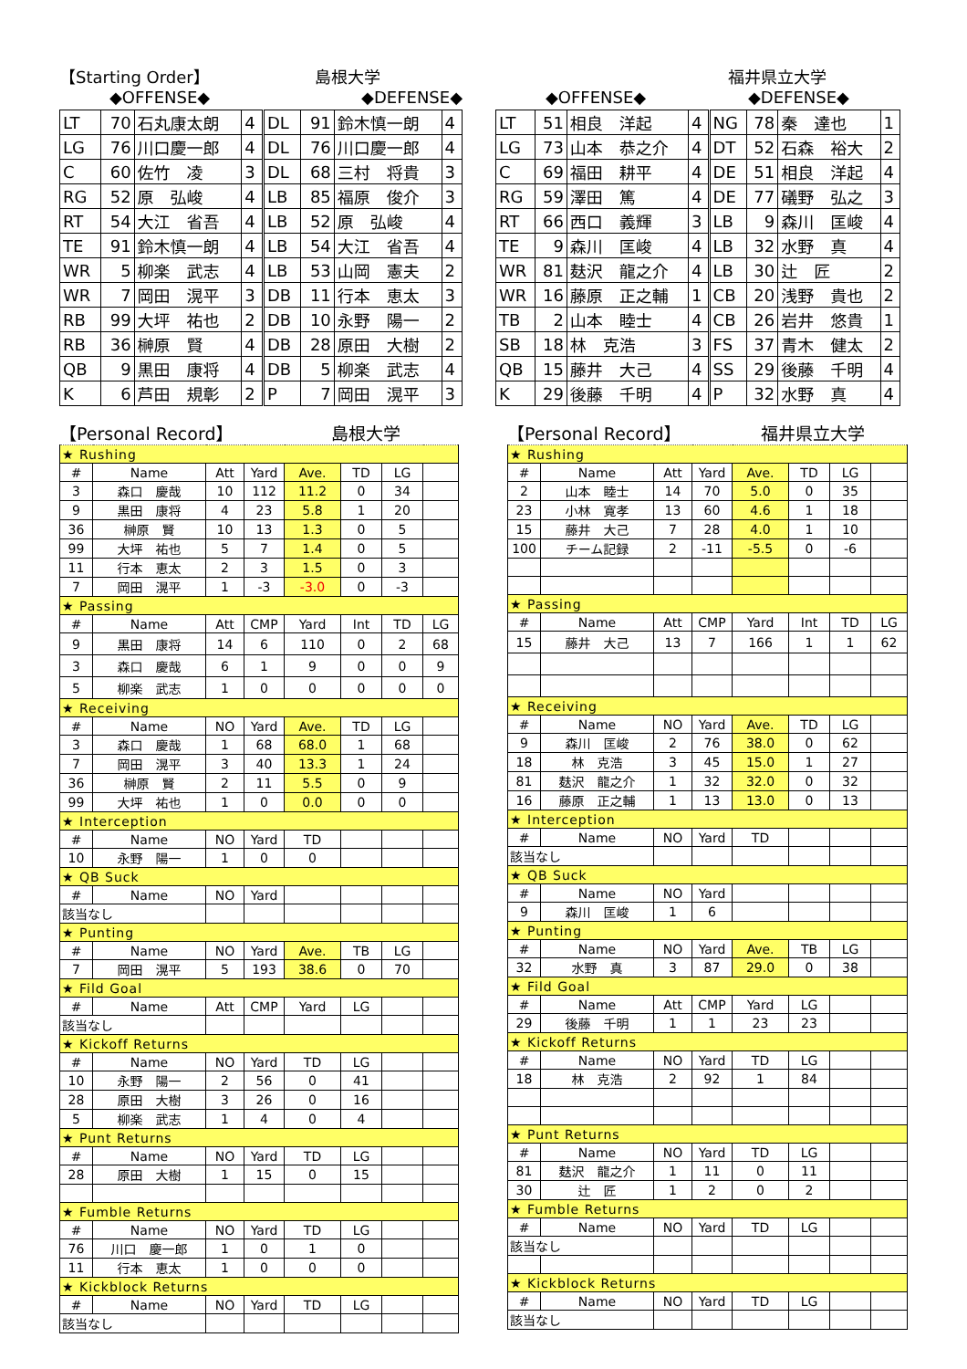【Starting Order】 島根大学
◆OFFENSE◆ ◆DEFENSE◆
| LT | 70 | 石丸康太朗 | 4 | DL | 91 | 鈴木慎一朗 | 4 |
| LG | 76 | 川口慶一郎 | 4 | DL | 76 | 川口慶一郎 | 4 |
| C | 60 | 佐竹 凌 | 3 | DL | 68 | 三村 将貴 | 3 |
| RG | 52 | 原 弘峻 | 4 | LB | 85 | 福原 俊介 | 3 |
| RT | 54 | 大江 省吾 | 4 | LB | 52 | 原 弘峻 | 4 |
| TE | 91 | 鈴木慎一朗 | 4 | LB | 54 | 大江 省吾 | 4 |
| WR | 5 | 柳楽 武志 | 4 | LB | 53 | 山岡 憲夫 | 2 |
| WR | 7 | 岡田 滉平 | 3 | DB | 11 | 行本 恵太 | 3 |
| RB | 99 | 大坪 祐也 | 2 | DB | 10 | 永野 陽一 | 2 |
| RB | 36 | 榊原 賢 | 4 | DB | 28 | 原田 大樹 | 2 |
| QB | 9 | 黒田 康将 | 4 | DB | 5 | 柳楽 武志 | 4 |
| K | 6 | 芦田 規彰 | 2 | P | 7 | 岡田 滉平 | 3 |
福井県立大学
◆OFFENSE◆ ◆DEFENSE◆
| LT | 51 | 相良 洋起 | 4 | NG | 78 | 秦 達也 | 1 |
| LG | 73 | 山本 恭之介 | 4 | DT | 52 | 石森 裕大 | 2 |
| C | 69 | 福田 耕平 | 4 | DE | 51 | 相良 洋起 | 4 |
| RG | 59 | 澤田 篤 | 4 | DE | 77 | 礒野 弘之 | 3 |
| RT | 66 | 西口 義輝 | 3 | LB | 9 | 森川 匡峻 | 4 |
| TE | 9 | 森川 匡峻 | 4 | LB | 32 | 水野 真 | 4 |
| WR | 81 | 麸沢 龍之介 | 4 | LB | 30 | 辻 匠 | 2 |
| WR | 16 | 藤原 正之輔 | 1 | CB | 20 | 浅野 貴也 | 2 |
| TB | 2 | 山本 睦士 | 4 | CB | 26 | 岩井 悠貴 | 1 |
| SB | 18 | 林 克浩 | 3 | FS | 37 | 青木 健太 | 2 |
| QB | 15 | 藤井 大己 | 4 | SS | 29 | 後藤 千明 | 4 |
| K | 29 | 後藤 千明 | 4 | P | 32 | 水野 真 | 4 |
【Personal Record】 島根大学
| ★ Rushing | | | | | | | |
| # | Name | Att | Yard | Ave. | TD | LG | |
| 3 | 森口 慶哉 | 10 | 112 | 11.2 | 0 | 34 | |
| 9 | 黒田 康将 | 4 | 23 | 5.8 | 1 | 20 | |
| 36 | 榊原 賢 | 10 | 13 | 1.3 | 0 | 5 | |
| 99 | 大坪 祐也 | 5 | 7 | 1.4 | 0 | 5 | |
| 11 | 行本 恵太 | 2 | 3 | 1.5 | 0 | 3 | |
| 7 | 岡田 滉平 | 1 | -3 | -3.0 | 0 | -3 | |
| ★ Passing | | | | | | | |
| # | Name | Att | CMP | Yard | Int | TD | LG |
| 9 | 黒田 康将 | 14 | 6 | 110 | 0 | 2 | 68 |
| 3 | 森口 慶哉 | 6 | 1 | 9 | 0 | 0 | 9 |
| 5 | 柳楽 武志 | 1 | 0 | 0 | 0 | 0 | 0 |
| ★ Receiving | | | | | | | |
| # | Name | NO | Yard | Ave. | TD | LG | |
| 3 | 森口 慶哉 | 1 | 68 | 68.0 | 1 | 68 | |
| 7 | 岡田 滉平 | 3 | 40 | 13.3 | 1 | 24 | |
| 36 | 榊原 賢 | 2 | 11 | 5.5 | 0 | 9 | |
| 99 | 大坪 祐也 | 1 | 0 | 0.0 | 0 | 0 | |
| ★ Interception | | | | | | | |
| # | Name | NO | Yard | TD | | | |
| 10 | 永野 陽一 | 1 | 0 | 0 | | | |
| ★ QB Suck | | | | | | | |
| # | Name | NO | Yard | | | | |
| 該当なし | | | | | | | |
| ★ Punting | | | | | | | |
| # | Name | NO | Yard | Ave. | TB | LG | |
| 7 | 岡田 滉平 | 5 | 193 | 38.6 | 0 | 70 | |
| ★ Fild Goal | | | | | | | |
| # | Name | Att | CMP | Yard | LG | | |
| 該当なし | | | | | | | |
| ★ Kickoff Returns | | | | | | | |
| # | Name | NO | Yard | TD | LG | | |
| 10 | 永野 陽一 | 2 | 56 | 0 | 41 | | |
| 28 | 原田 大樹 | 3 | 26 | 0 | 16 | | |
| 5 | 柳楽 武志 | 1 | 4 | 0 | 4 | | |
| ★ Punt Returns | | | | | | | |
| # | Name | NO | Yard | TD | LG | | |
| 28 | 原田 大樹 | 1 | 15 | 0 | 15 | | |
| ★ Fumble Returns | | | | | | | |
| # | Name | NO | Yard | TD | LG | | |
| 76 | 川口 慶一郎 | 1 | 0 | 1 | 0 | | |
| 11 | 行本 恵太 | 1 | 0 | 0 | 0 | | |
| ★ Kickblock Returns | | | | | | | |
| # | Name | NO | Yard | TD | LG | | |
| 該当なし | | | | | | | |
【Personal Record】 福井県立大学
| ★ Rushing | | | | | | | |
| # | Name | Att | Yard | Ave. | TD | LG | |
| 2 | 山本 睦士 | 14 | 70 | 5.0 | 0 | 35 | |
| 23 | 小林 寛孝 | 13 | 60 | 4.6 | 1 | 18 | |
| 15 | 藤井 大己 | 7 | 28 | 4.0 | 1 | 10 | |
| 100 | チーム記録 | 2 | -11 | -5.5 | 0 | -6 | |
| ★ Passing | | | | | | | |
| # | Name | Att | CMP | Yard | Int | TD | LG |
| 15 | 藤井 大己 | 13 | 7 | 166 | 1 | 1 | 62 |
| ★ Receiving | | | | | | | |
| # | Name | NO | Yard | Ave. | TD | LG | |
| 9 | 森川 匡峻 | 2 | 76 | 38.0 | 0 | 62 | |
| 18 | 林 克浩 | 3 | 45 | 15.0 | 1 | 27 | |
| 81 | 麸沢 龍之介 | 1 | 32 | 32.0 | 0 | 32 | |
| 16 | 藤原 正之輔 | 1 | 13 | 13.0 | 0 | 13 | |
| ★ Interception | | | | | | | |
| # | Name | NO | Yard | TD | | | |
| 該当なし | | | | | | | |
| ★ QB Suck | | | | | | | |
| # | Name | NO | Yard | | | | |
| 9 | 森川 匡峻 | 1 | 6 | | | | |
| ★ Punting | | | | | | | |
| # | Name | NO | Yard | Ave. | TB | LG | |
| 32 | 水野 真 | 3 | 87 | 29.0 | 0 | 38 | |
| ★ Fild Goal | | | | | | | |
| # | Name | Att | CMP | Yard | LG | | |
| 29 | 後藤 千明 | 1 | 1 | 23 | 23 | | |
| ★ Kickoff Returns | | | | | | | |
| # | Name | NO | Yard | TD | LG | | |
| 18 | 林 克浩 | 2 | 92 | 1 | 84 | | |
| ★ Punt Returns | | | | | | | |
| # | Name | NO | Yard | TD | LG | | |
| 81 | 麸沢 龍之介 | 1 | 11 | 0 | 11 | | |
| 30 | 辻 匠 | 1 | 2 | 0 | 2 | | |
| ★ Fumble Returns | | | | | | | |
| # | Name | NO | Yard | TD | LG | | |
| 該当なし | | | | | | | |
| ★ Kickblock Returns | | | | | | | |
| # | Name | NO | Yard | TD | LG | | |
| 該当なし | | | | | | | |